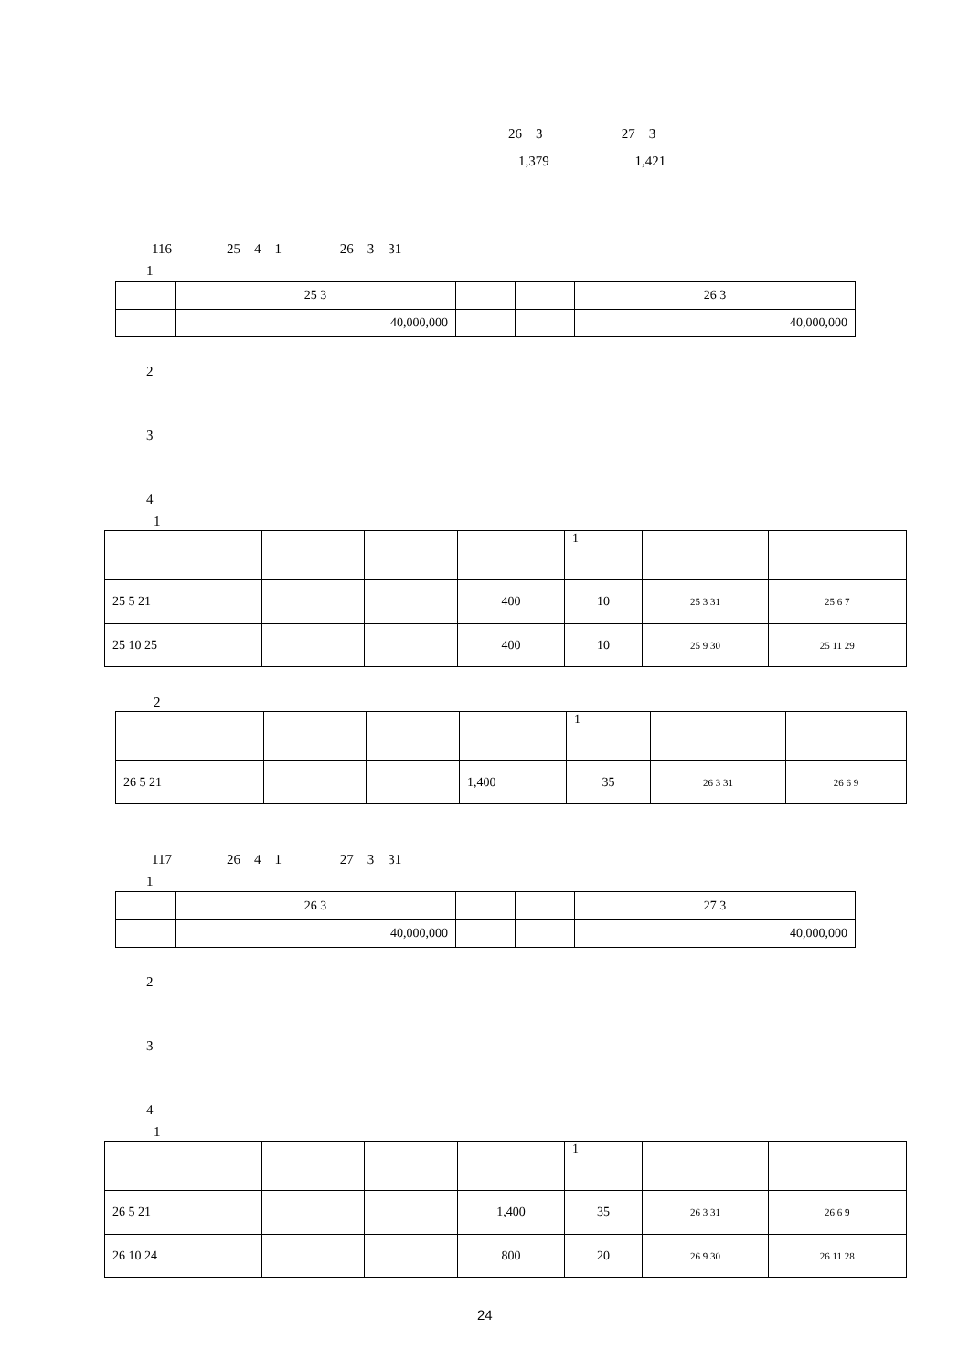26 3 27 3
1,379 1,421
116 25 4 1 26 3 31
1
| | 25 3 | | | 26 3 |
| | 40,000,000 | | | 40,000,000 |
2
3
4
1
| | | | | 1 | | |
| 25 5 21 | | | 400 | 10 | 25 3 31 | 25 6 7 |
| 25 10 25 | | | 400 | 10 | 25 9 30 | 25 11 29 |
2
| | | | | 1 | | |
| 26 5 21 | | | 1,400 | 35 | 26 3 31 | 26 6 9 |
117 26 4 1 27 3 31
1
| | 26 3 | | | 27 3 |
| | 40,000,000 | | | 40,000,000 |
2
3
4
1
| | | | | 1 | | |
| 26 5 21 | | | 1,400 | 35 | 26 3 31 | 26 6 9 |
| 26 10 24 | | | 800 | 20 | 26 9 30 | 26 11 28 |
24